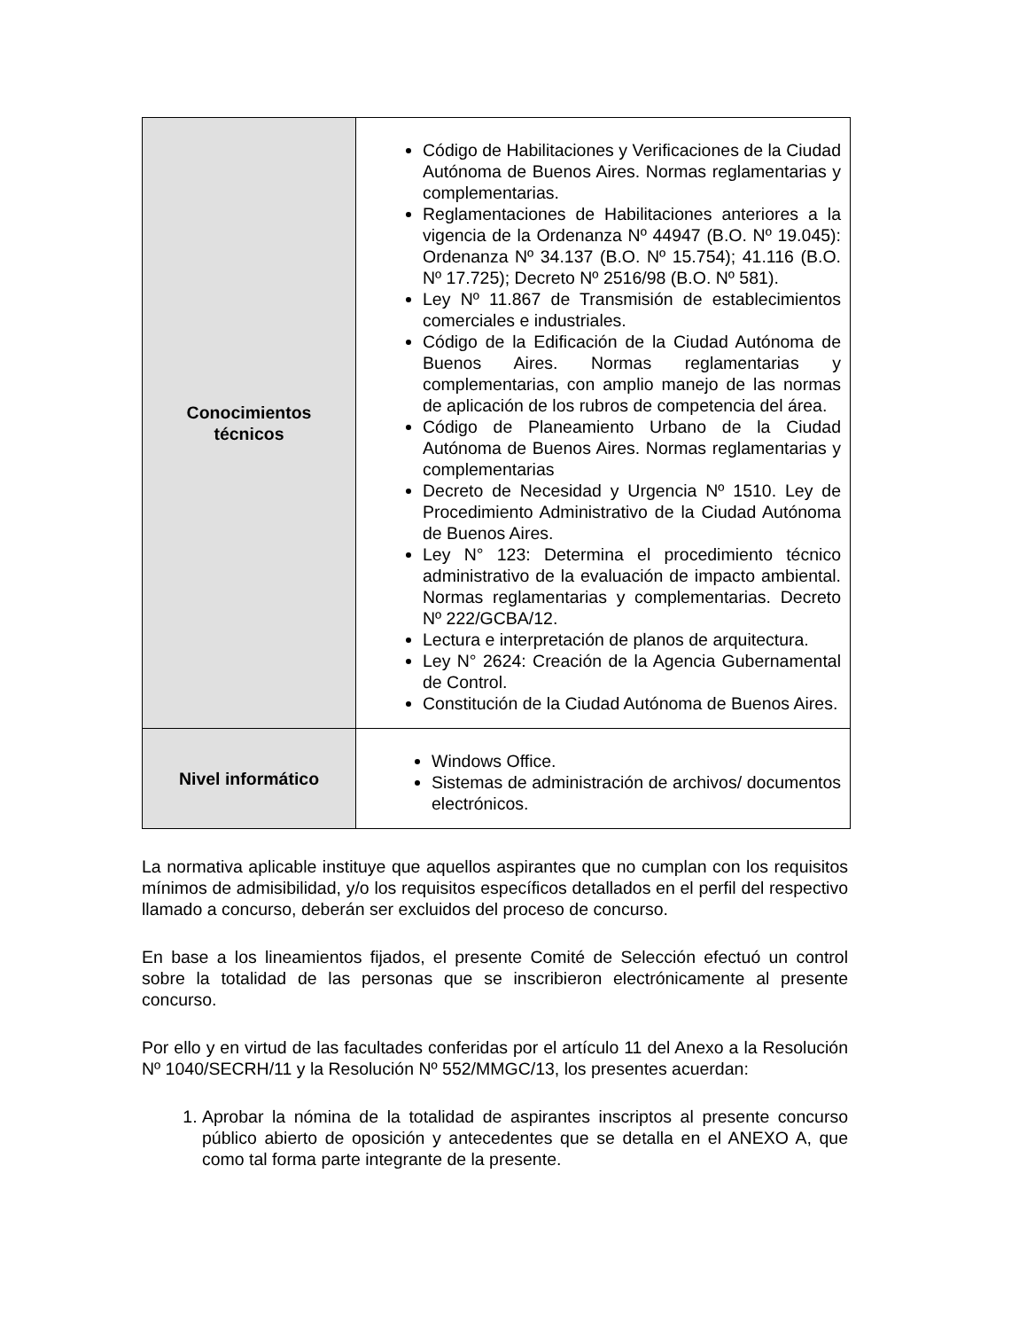| Conocimientos técnicos | Código de Habilitaciones y Verificaciones de la Ciudad Autónoma de Buenos Aires. Normas reglamentarias y complementarias. Reglamentaciones de Habilitaciones anteriores a la vigencia de la Ordenanza Nº 44947 (B.O. Nº 19.045): Ordenanza Nº 34.137 (B.O. Nº 15.754); 41.116 (B.O. Nº 17.725); Decreto Nº 2516/98 (B.O. Nº 581). Ley Nº 11.867 de Transmisión de establecimientos comerciales e industriales. Código de la Edificación de la Ciudad Autónoma de Buenos Aires. Normas reglamentarias y complementarias, con amplio manejo de las normas de aplicación de los rubros de competencia del área. Código de Planeamiento Urbano de la Ciudad Autónoma de Buenos Aires. Normas reglamentarias y complementarias Decreto de Necesidad y Urgencia Nº 1510. Ley de Procedimiento Administrativo de la Ciudad Autónoma de Buenos Aires. Ley N° 123: Determina el procedimiento técnico administrativo de la evaluación de impacto ambiental. Normas reglamentarias y complementarias. Decreto Nº 222/GCBA/12. Lectura e interpretación de planos de arquitectura. Ley N° 2624: Creación de la Agencia Gubernamental de Control. Constitución de la Ciudad Autónoma de Buenos Aires. |
| Nivel informático | Windows Office. Sistemas de administración de archivos/ documentos electrónicos. |
La normativa aplicable instituye que aquellos aspirantes que no cumplan con los requisitos mínimos de admisibilidad, y/o los requisitos específicos detallados en el perfil del respectivo llamado a concurso, deberán ser excluidos del proceso de concurso.
En base a los lineamientos fijados, el presente Comité de Selección efectuó un control sobre la totalidad de las personas que se inscribieron electrónicamente al presente concurso.
Por ello y en virtud de las facultades conferidas por el artículo 11 del Anexo a la Resolución Nº 1040/SECRH/11 y la Resolución Nº 552/MMGC/13, los presentes acuerdan:
1. Aprobar la nómina de la totalidad de aspirantes inscriptos al presente concurso público abierto de oposición y antecedentes que se detalla en el ANEXO A, que como tal forma parte integrante de la presente.